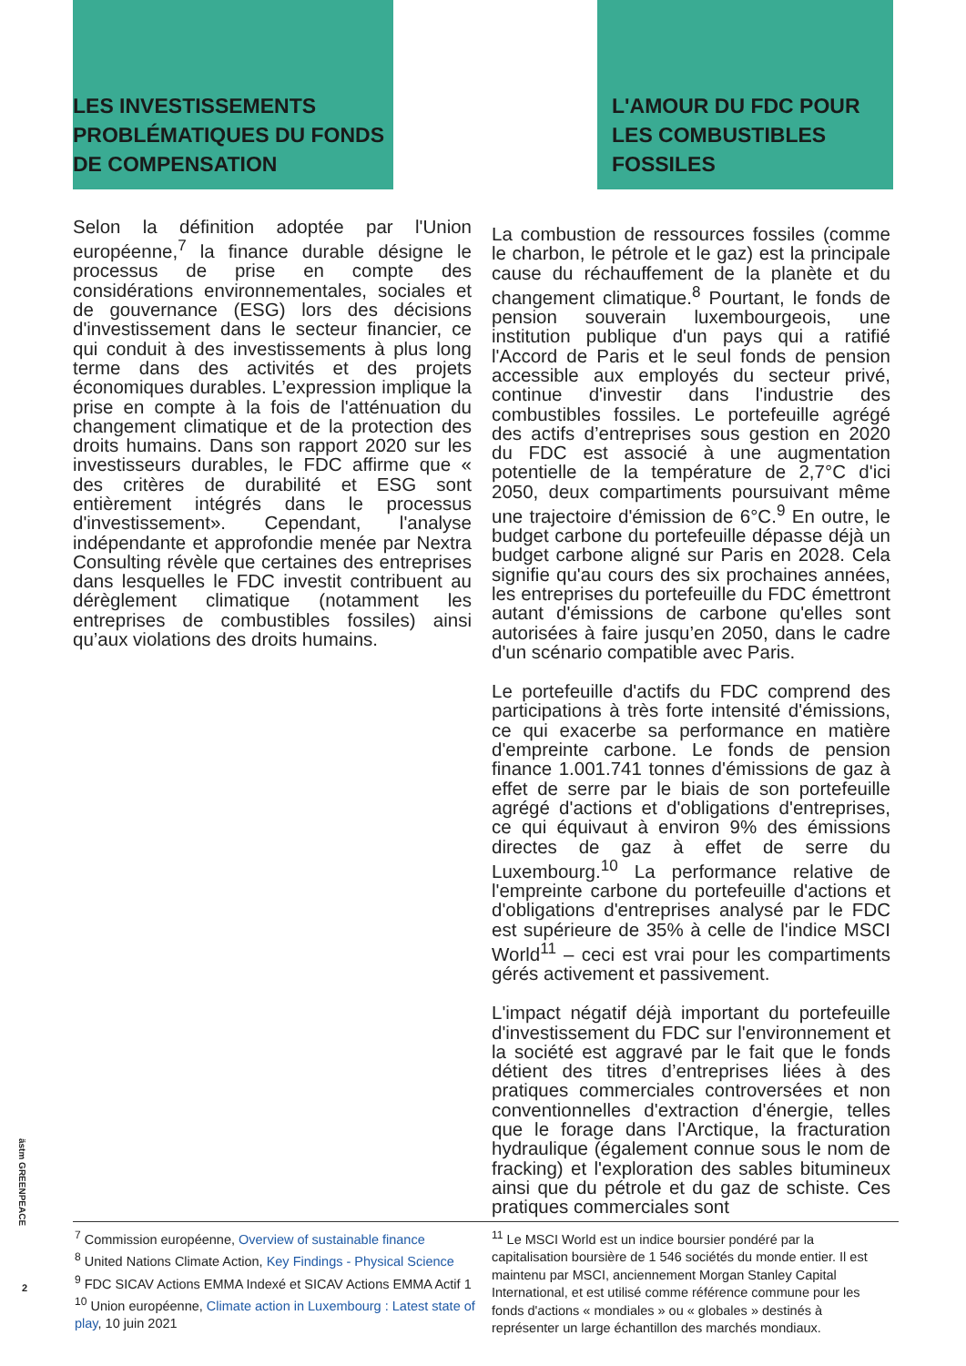LES INVESTISSEMENTS PROBLÉMATIQUES DU FONDS DE COMPENSATION
L'AMOUR DU FDC POUR LES COMBUSTIBLES FOSSILES
Selon la définition adoptée par l'Union européenne,<sup>7</sup> la finance durable désigne le processus de prise en compte des considérations environnementales, sociales et de gouvernance (ESG) lors des décisions d'investissement dans le secteur financier, ce qui conduit à des investissements à plus long terme dans des activités et des projets économiques durables. L’expression implique la prise en compte à la fois de l'atténuation du changement climatique et de la protection des droits humains. Dans son rapport 2020 sur les investisseurs durables, le FDC affirme que « des critères de durabilité et ESG sont entièrement intégrés dans le processus d'investissement». Cependant, l'analyse indépendante et approfondie menée par Nextra Consulting révèle que certaines des entreprises dans lesquelles le FDC investit contribuent au dérèglement climatique (notamment les entreprises de combustibles fossiles) ainsi qu’aux violations des droits humains.
La combustion de ressources fossiles (comme le charbon, le pétrole et le gaz) est la principale cause du réchauffement de la planète et du changement climatique.<sup>8</sup> Pourtant, le fonds de pension souverain luxembourgeois, une institution publique d'un pays qui a ratifié l'Accord de Paris et le seul fonds de pension accessible aux employés du secteur privé, continue d'investir dans l'industrie des combustibles fossiles. Le portefeuille agrégé des actifs d’entreprises sous gestion en 2020 du FDC est associé à une augmentation potentielle de la température de 2,7°C d'ici 2050, deux compartiments poursuivant même une trajectoire d'émission de 6°C.<sup>9</sup> En outre, le budget carbone du portefeuille dépasse déjà un budget carbone aligné sur Paris en 2028. Cela signifie qu'au cours des six prochaines années, les entreprises du portefeuille du FDC émettront autant d'émissions de carbone qu'elles sont autorisées à faire jusqu’en 2050, dans le cadre d'un scénario compatible avec Paris.
Le portefeuille d'actifs du FDC comprend des participations à très forte intensité d'émissions, ce qui exacerbe sa performance en matière d'empreinte carbone. Le fonds de pension finance 1.001.741 tonnes d'émissions de gaz à effet de serre par le biais de son portefeuille agrégé d'actions et d'obligations d'entreprises, ce qui équivaut à environ 9% des émissions directes de gaz à effet de serre du Luxembourg.<sup>10</sup> La performance relative de l'empreinte carbone du portefeuille d'actions et d'obligations d'entreprises analysé par le FDC est supérieure de 35% à celle de l'indice MSCI World<sup>11</sup> – ceci est vrai pour les compartiments gérés activement et passivement.
L'impact négatif déjà important du portefeuille d'investissement du FDC sur l'environnement et la société est aggravé par le fait que le fonds détient des titres d’entreprises liées à des pratiques commerciales controversées et non conventionnelles d'extraction d'énergie, telles que le forage dans l'Arctique, la fracturation hydraulique (également connue sous le nom de fracking) et l'exploration des sables bitumineux ainsi que du pétrole et du gaz de schiste. Ces pratiques commerciales sont
<sup>7</sup> Commission européenne, Overview of sustainable finance
<sup>8</sup> United Nations Climate Action, Key Findings - Physical Science
<sup>9</sup> FDC SICAV Actions EMMA Indexé et SICAV Actions EMMA Actif 1
<sup>10</sup> Union européenne, Climate action in Luxembourg : Latest state of play, 10 juin 2021
<sup>11</sup> Le MSCI World est un indice boursier pondéré par la capitalisation boursière de 1 546 sociétés du monde entier. Il est maintenu par MSCI, anciennement Morgan Stanley Capital International, et est utilisé comme référence commune pour les fonds d'actions « mondiales » ou « globales » destinés à représenter un large échantillon des marchés mondiaux.
ästm GREENPEACE
2